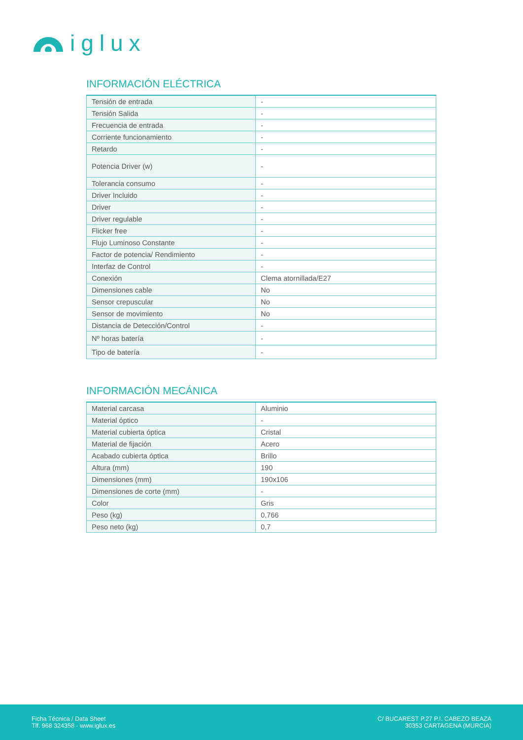iglux
INFORMACIÓN ELÉCTRICA
| Tensión de entrada | - |
| Tensión Salida | - |
| Frecuencia de entrada | - |
| Corriente funcionamiento | - |
| Retardo | - |
| Potencia Driver (w) | - |
| Tolerancia consumo | - |
| Driver Incluido | - |
| Driver | - |
| Driver regulable | - |
| Flicker free | - |
| Flujo Luminoso Constante | - |
| Factor de potencia/ Rendimiento | - |
| Interfaz de Control | - |
| Conexión | Clema atornillada/E27 |
| Dimensiones cable | No |
| Sensor crepuscular | No |
| Sensor de movimiento | No |
| Distancia de Detección/Control | - |
| Nº horas batería | - |
| Tipo de batería | - |
INFORMACIÓN MECÁNICA
| Material carcasa | Aluminio |
| Material óptico | - |
| Material cubierta óptica | Cristal |
| Material de fijación | Acero |
| Acabado cubierta óptica | Brillo |
| Altura (mm) | 190 |
| Dimensiones (mm) | 190x106 |
| Dimensiones de corte (mm) | - |
| Color | Gris |
| Peso (kg) | 0,766 |
| Peso neto (kg) | 0,7 |
Ficha Técnica / Data Sheet
Tlf. 968 324358 · www.iglux.es
C/ BUCAREST P.27 P.I. CABEZO BEAZA
30353 CARTAGENA (MURCIA)